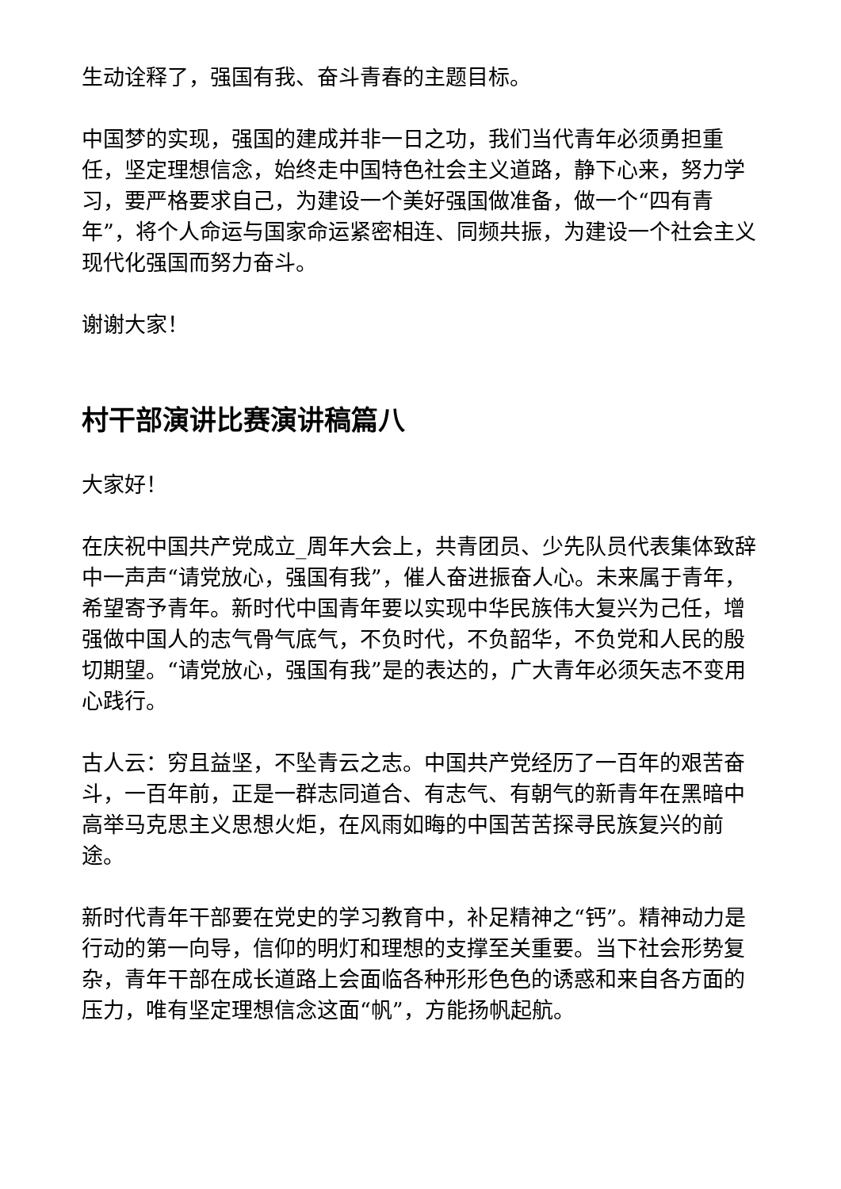生动诠释了，强国有我、奋斗青春的主题目标。
中国梦的实现，强国的建成并非一日之功，我们当代青年必须勇担重任，坚定理想信念，始终走中国特色社会主义道路，静下心来，努力学习，要严格要求自己，为建设一个美好强国做准备，做一个“四有青年”，将个人命运与国家命运紧密相连、同频共振，为建设一个社会主义现代化强国而努力奋斗。
谢谢大家！
村干部演讲比赛演讲稿篇八
大家好！
在庆祝中国共产党成立_周年大会上，共青团员、少先队员代表集体致辞中一声声“请党放心，强国有我”，催人奋进振奋人心。未来属于青年，希望寄予青年。新时代中国青年要以实现中华民族伟大复兴为己任，增强做中国人的志气骨气底气，不负时代，不负韶华，不负党和人民的殷切期望。“请党放心，强国有我”是的表达的，广大青年必须矢志不变用心践行。
古人云：穷且益坚，不坠青云之志。中国共产党经历了一百年的艰苦奋斗，一百年前，正是一群志同道合、有志气、有朝气的新青年在黑暗中高举马克思主义思想火炬，在风雨如晦的中国苦苦探寻民族复兴的前途。
新时代青年干部要在党史的学习教育中，补足精神之“钙”。精神动力是行动的第一向导，信仰的明灯和理想的支撑至关重要。当下社会形势复杂，青年干部在成长道路上会面临各种形形色色的诱惑和来自各方面的压力，唯有坚定理想信念这面“帆”，方能扬帆起航。